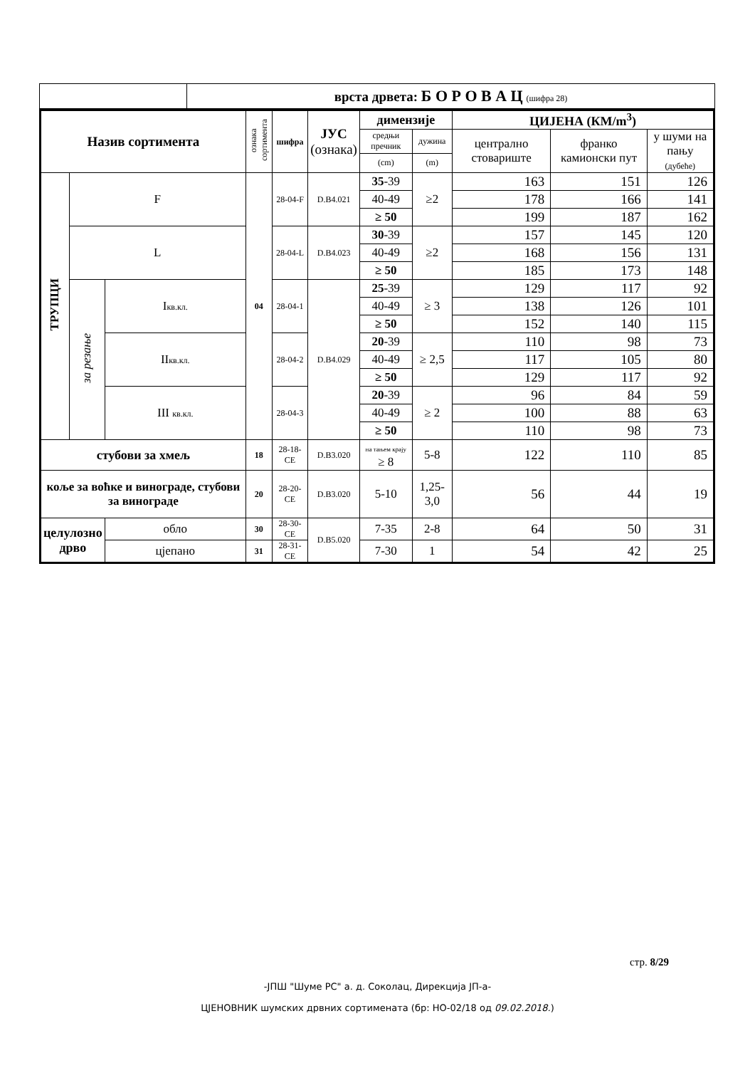| | врста дрвета: Б О Р О В А Ц (шифра 28) |
| Назив сортимента | | | ознака сортимента | шифра | ЈУС (ознака) | димензије | | ЦИЈЕНА (КМ/m<sup>3</sup>) | | |
| --- | --- | --- | --- | --- | --- | --- | --- | --- | --- | --- |
| | | | | | | средњи пречник | дужина | централно стовариште | франко камионски пут | у шуми на пању (дубеће) |
| | | | | | | (cm) | (m) | | | |
| ТРУПЦИ | F | | 04 | 28-04-F | D.B4.021 | 35 -39 | ≥2 | 163 | 151 | 126 |
| | | | | | | 40-49 | | 178 | 166 | 141 |
| | | | | | | ≥ 50 | | 199 | 187 | 162 |
| | L | | | 28-04-L | D.B4.023 | 30 -39 | ≥2 | 157 | 145 | 120 |
| | | | | | | 40-49 | | 168 | 156 | 131 |
| | | | | | | ≥ 50 | | 185 | 173 | 148 |
| | за резање | I кв.кл. | | 28-04-1 | D.B4.029 | 25 -39 | ≥ 3 | 129 | 117 | 92 |
| | | | | | | 40-49 | | 138 | 126 | 101 |
| | | | | | | ≥ 50 | | 152 | 140 | 115 |
| | | II кв.кл. | | 28-04-2 | | 20 -39 | ≥ 2,5 | 110 | 98 | 73 |
| | | | | | | 40-49 | | 117 | 105 | 80 |
| | | | | | | ≥ 50 | | 129 | 117 | 92 |
| | | III кв.кл. | | 28-04-3 | | 20 -39 | ≥ 2 | 96 | 84 | 59 |
| | | | | | | 40-49 | | 100 | 88 | 63 |
| | | | | | | ≥ 50 | | 110 | 98 | 73 |
| стубови за хмељ | | | 18 | 28-18-CE | D.B3.020 | на тањем крају ≥ 8 | 5-8 | 122 | 110 | 85 |
| коље за воћке и виноградe, стубови за винограде | | | 20 | 28-20-CE | D.B3.020 | 5-10 | 1,25-3,0 | 56 | 44 | 19 |
| целулозно дрво | | обло | 30 | 28-30-CE | D.B5.020 | 7-35 | 2-8 | 64 | 50 | 31 |
| | | цјепано | 31 | 28-31-CE | | 7-30 | 1 | 54 | 42 | 25 |
стр. 8/29
-ЈПШ "Шуме РС" а. д. Соколац, Дирекција ЈП-а-
ЦЈЕНОВНИК шумских дрвних сортимената (бр: НО-02/18 од 09.02.2018.)